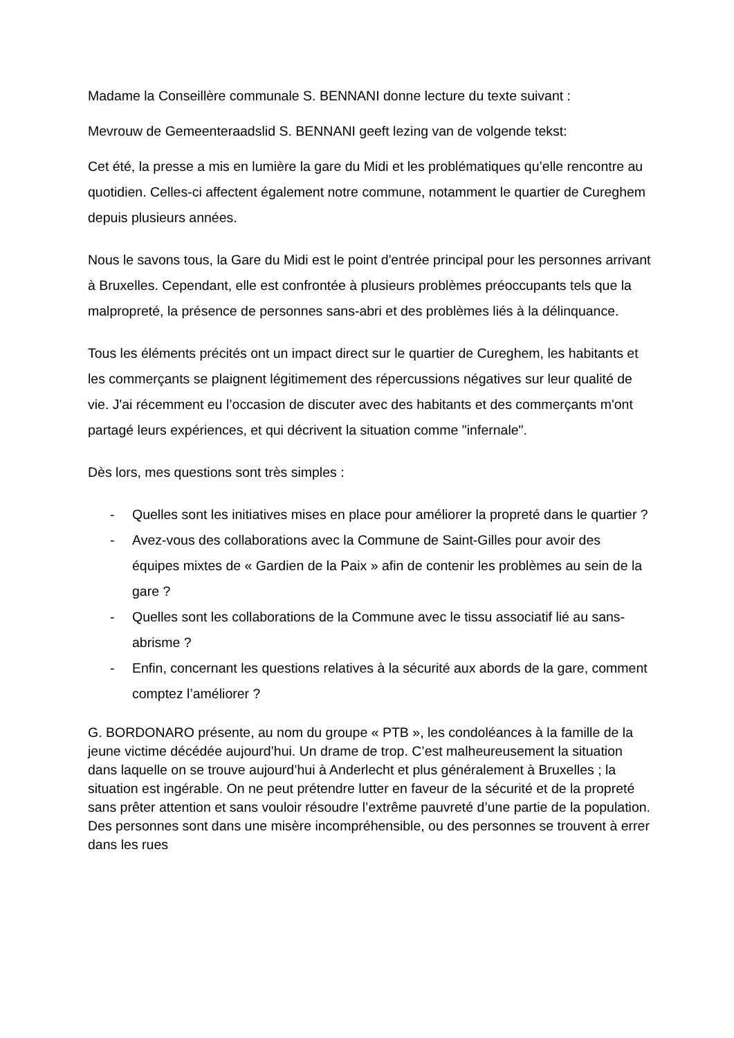Madame la Conseillère communale S. BENNANI donne lecture du texte suivant :
Mevrouw de Gemeenteraadslid S. BENNANI geeft lezing van de volgende tekst:
Cet été, la presse a mis en lumière la gare du Midi et les problématiques qu’elle rencontre au quotidien. Celles-ci affectent également notre commune, notamment le quartier de Cureghem depuis plusieurs années.
Nous le savons tous, la Gare du Midi est le point d'entrée principal pour les personnes arrivant à Bruxelles. Cependant, elle est confrontée à plusieurs problèmes préoccupants tels que la malpropreté, la présence de personnes sans-abri et des problèmes liés à la délinquance.
Tous les éléments précités ont un impact direct sur le quartier de Cureghem, les habitants et les commerçants se plaignent légitimement des répercussions négatives sur leur qualité de vie. J'ai récemment eu l’occasion de discuter avec des habitants et des commerçants m'ont partagé leurs expériences, et qui décrivent la situation comme "infernale".
Dès lors, mes questions sont très simples :
- Quelles sont les initiatives mises en place pour améliorer la propreté dans le quartier ?
- Avez-vous des collaborations avec la Commune de Saint-Gilles pour avoir des équipes mixtes de « Gardien de la Paix » afin de contenir les problèmes au sein de la gare ?
- Quelles sont les collaborations de la Commune avec le tissu associatif lié au sans-abrisme ?
- Enfin, concernant les questions relatives à la sécurité aux abords de la gare, comment comptez l’améliorer ?
G. BORDONARO présente, au nom du groupe « PTB », les condoléances à la famille de la jeune victime décédée aujourd’hui. Un drame de trop. C’est malheureusement la situation dans laquelle on se trouve aujourd’hui à Anderlecht et plus généralement à Bruxelles ; la situation est ingérable. On ne peut prétendre lutter en faveur de la sécurité et de la propreté sans prêter attention et sans vouloir résoudre l’extrême pauvreté d’une partie de la population. Des personnes sont dans une misère incompréhensible, ou des personnes se trouvent à errer dans les rues